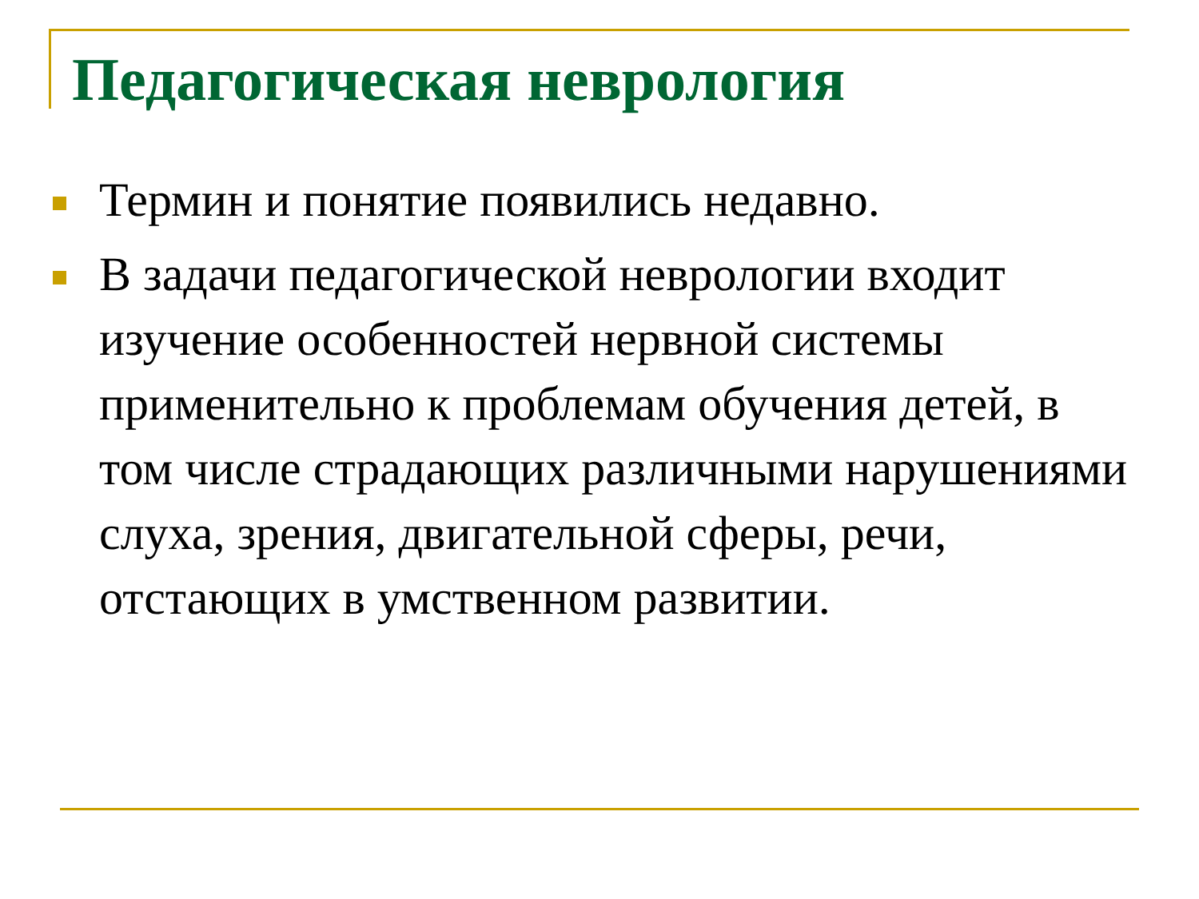Педагогическая неврология
Термин и понятие появились недавно.
В задачи педагогической неврологии входит изучение особенностей нервной системы применительно к проблемам обучения детей, в том числе страдающих различными нарушениями слуха, зрения, двигательной сферы, речи, отстающих в умственном развитии.